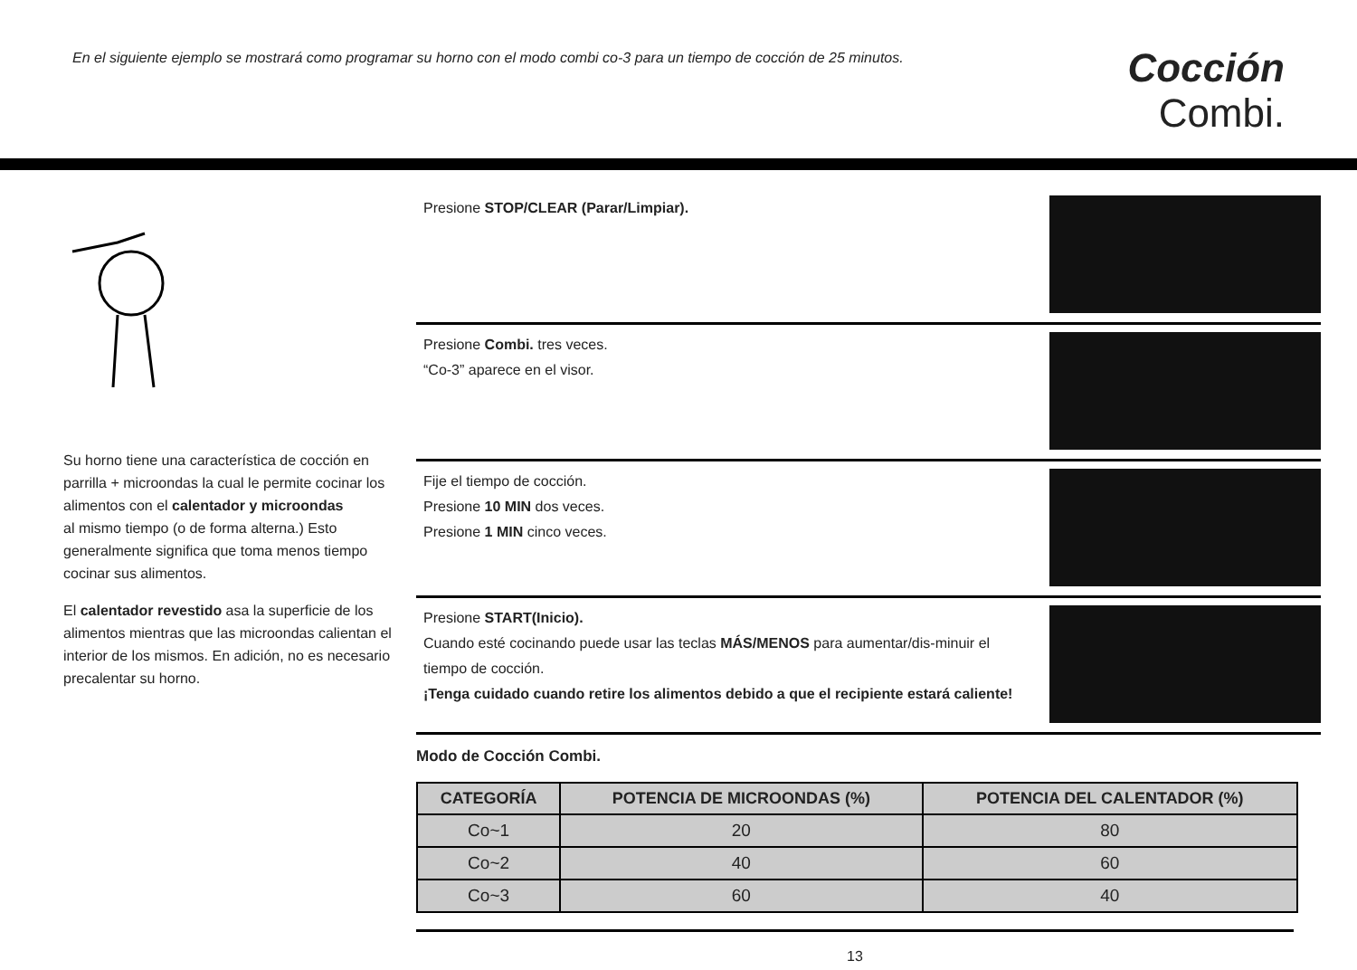En el siguiente ejemplo se mostrará como programar su horno con el modo combi co-3 para un tiempo de cocción de 25 minutos.
Cocción
Combi.
Su horno tiene una característica de cocción en parrilla + microondas la cual le permite cocinar los alimentos con el calentador y microondas
al mismo tiempo (o de forma alterna.) Esto generalmente significa que toma menos tiempo cocinar sus alimentos.
El calentador revestido asa la superficie de los alimentos mientras que las microondas calientan el interior de los mismos. En adición, no es necesario precalentar su horno.
Presione STOP/CLEAR (Parar/Limpiar).
Presione Combi. tres veces.
“Co-3” aparece en el visor.
Fije el tiempo de cocción.
Presione 10 MIN dos veces.
Presione 1 MIN cinco veces.
Presione START(Inicio).
Cuando esté cocinando puede usar las teclas MÁS/MENOS para aumentar/dis-minuir el tiempo de cocción.
¡Tenga cuidado cuando retire los alimentos debido a que el recipiente estará caliente!
Modo de Cocción Combi.
| CATEGORÍA | POTENCIA DE MICROONDAS (%) | POTENCIA DEL CALENTADOR (%) |
| --- | --- | --- |
| Co~1 | 20 | 80 |
| Co~2 | 40 | 60 |
| Co~3 | 60 | 40 |
13